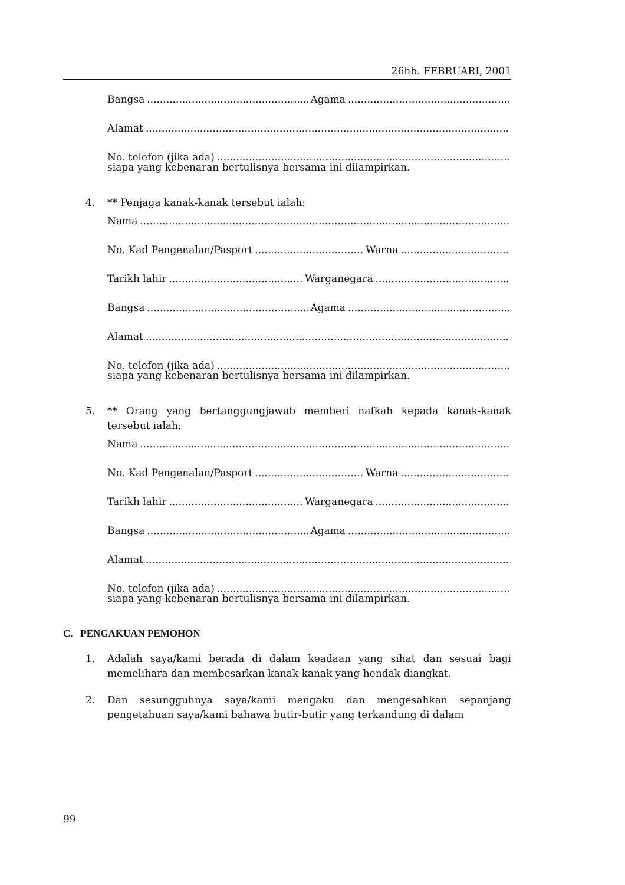26hb. FEBRUARI, 2001
Bangsa Agama
Alamat
No. telefon (jika ada)
siapa yang kebenaran bertulisnya bersama ini dilampirkan.
4. ** Penjaga kanak-kanak tersebut ialah:
Nama
No. Kad Pengenalan/Pasport Warna
Tarikh lahir Warganegara
Bangsa Agama
Alamat
No. telefon (jika ada)
siapa yang kebenaran bertulisnya bersama ini dilampirkan.
5. ** Orang yang bertanggungjawab memberi nafkah kepada kanak-kanak tersebut ialah:
Nama
No. Kad Pengenalan/Pasport Warna
Tarikh lahir Warganegara
Bangsa Agama
Alamat
No. telefon (jika ada)
siapa yang kebenaran bertulisnya bersama ini dilampirkan.
C. PENGAKUAN PEMOHON
1. Adalah saya/kami berada di dalam keadaan yang sihat dan sesuai bagi memelihara dan membesarkan kanak-kanak yang hendak diangkat.
2. Dan sesungguhnya saya/kami mengaku dan mengesahkan sepanjang pengetahuan saya/kami bahawa butir-butir yang terkandung di dalam
99